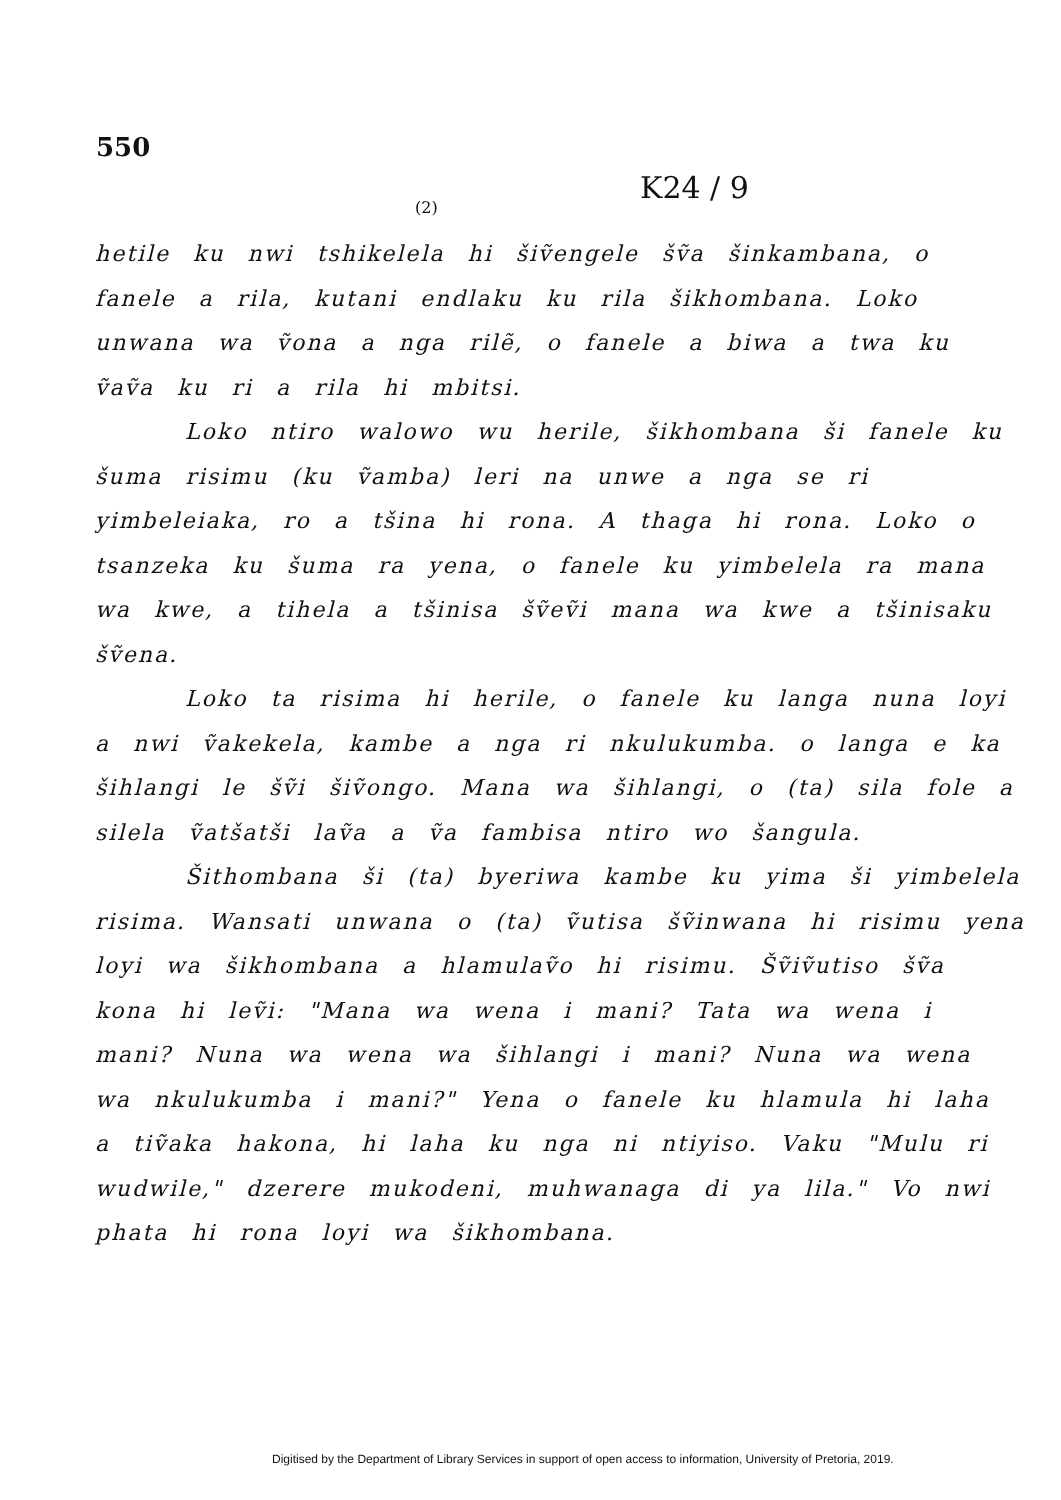550
(2)
K24 / 9
hetile ku nwi tshikelela hi šiṽengele šṽa šinkambana, o fanele a rila, kutani endlaku ku rila šikhombana. Loko unwana wa ṽona a nga rilẽ, o fanele a biwa a twa ku ṽaṽa ku ri a rila hi mbitsi.
Loko ntiro walowo wu herile, šikhombana ši fanele ku šuma risimu (ku ṽamba) leri na unwe a nga se ri yimbeleiaka, ro a tšina hi rona. A thaga hi rona. Loko o tsanzeka ku šuma ra yena, o fanele ku yimbelela ra mana wa kwe, a tihela a tšinisa šṽeṽi mana wa kwe a tšinisaku šṽena.
Loko ta risima hi herile, o fanele ku langa nuna loyi a nwi ṽakekela, kambe a nga ri nkulukumba. o langa e ka šihlangi le šṽi šiṽongo. Mana wa šihlangi, o (ta) sila fole a silela ṽatšatši laṽa a ṽa fambisa ntiro wo šangula.
Šithombana ši (ta) byeriwa kambe ku yima ši yimbelela risima. Wansati unwana o (ta) ṽutisa šṽinwana hi risimu yena loyi wa šikhombana a hlamulaṽo hi risimu. Šṽiṽutiso šṽa kona hi leṽi: "Mana wa wena i mani? Tata wa wena i mani? Nuna wa wena wa šihlangi i mani? Nuna wa wena wa nkulukumba i mani?" Yena o fanele ku hlamula hi laha a tiṽaka hakona, hi laha ku nga ni ntiyiso. Vaku "Mulu ri wudwile," dzerere mukodeni, muhwanaga di ya lila." Vo nwi phata hi rona loyi wa šikhombana.
Digitised by the Department of Library Services in support of open access to information, University of Pretoria, 2019.